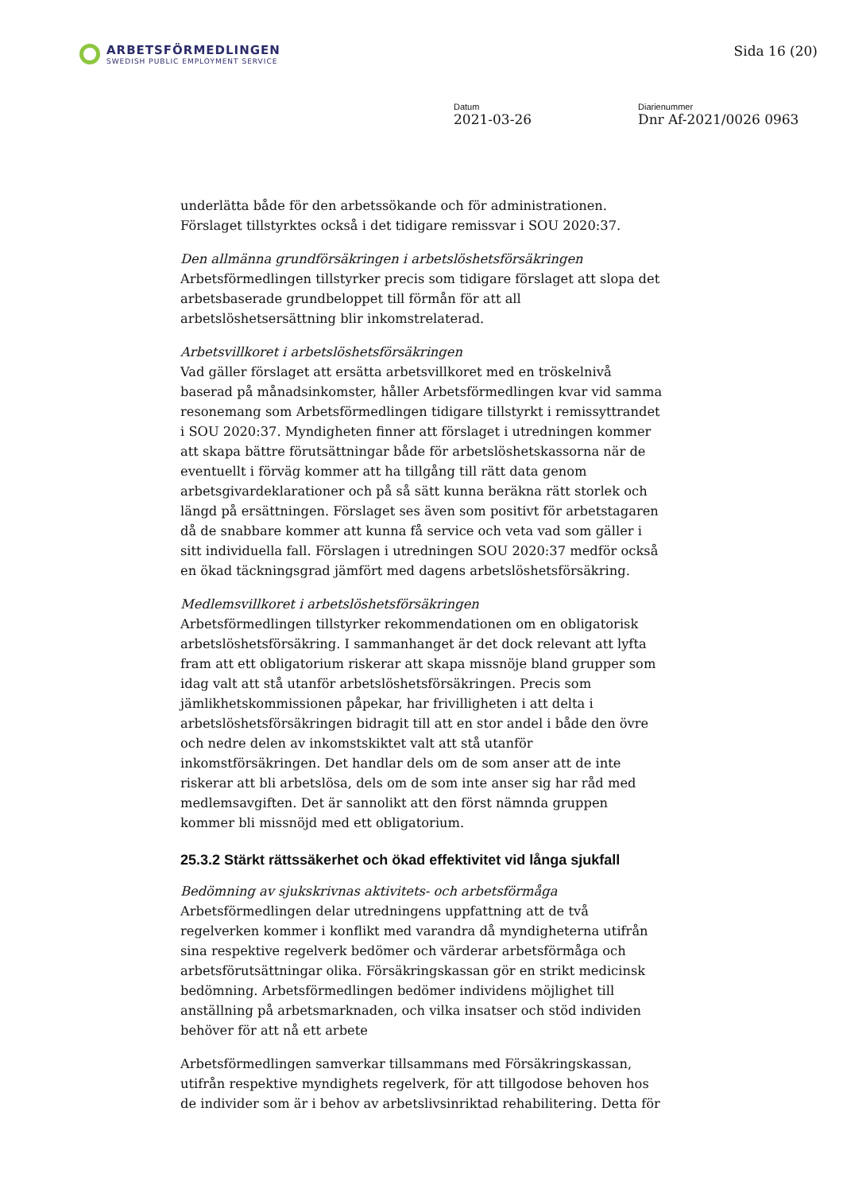ARBETSFÖRMEDLINGEN
SWEDISH PUBLIC EMPLOYMENT SERVICE
Sida 16 (20)
Datum
2021-03-26
Diarienummer
Dnr Af-2021/0026 0963
underlätta både för den arbetssökande och för administrationen. Förslaget tillstyrktes också i det tidigare remissvar i SOU 2020:37.
Den allmänna grundförsäkringen i arbetslöshetsförsäkringen
Arbetsförmedlingen tillstyrker precis som tidigare förslaget att slopa det arbetsbaserade grundbeloppet till förmån för att all arbetslöshetsersättning blir inkomstrelaterad.
Arbetsvillkoret i arbetslöshetsförsäkringen
Vad gäller förslaget att ersätta arbetsvillkoret med en tröskelnivå baserad på månadsinkomster, håller Arbetsförmedlingen kvar vid samma resonemang som Arbetsförmedlingen tidigare tillstyrkt i remissyttrandet i SOU 2020:37. Myndigheten finner att förslaget i utredningen kommer att skapa bättre förutsättningar både för arbetslöshetskassorna när de eventuellt i förväg kommer att ha tillgång till rätt data genom arbetsgivardeklarationer och på så sätt kunna beräkna rätt storlek och längd på ersättningen. Förslaget ses även som positivt för arbetstagaren då de snabbare kommer att kunna få service och veta vad som gäller i sitt individuella fall. Förslagen i utredningen SOU 2020:37 medför också en ökad täckningsgrad jämfört med dagens arbetslöshetsförsäkring.
Medlemsvillkoret i arbetslöshetsförsäkringen
Arbetsförmedlingen tillstyrker rekommendationen om en obligatorisk arbetslöshetsförsäkring. I sammanhanget är det dock relevant att lyfta fram att ett obligatorium riskerar att skapa missnöje bland grupper som idag valt att stå utanför arbetslöshetsförsäkringen. Precis som jämlikhetskommissionen påpekar, har frivilligheten i att delta i arbetslöshetsförsäkringen bidragit till att en stor andel i både den övre och nedre delen av inkomstskiktet valt att stå utanför inkomstförsäkringen. Det handlar dels om de som anser att de inte riskerar att bli arbetslösa, dels om de som inte anser sig har råd med medlemsavgiften. Det är sannolikt att den först nämnda gruppen kommer bli missnöjd med ett obligatorium.
25.3.2 Stärkt rättssäkerhet och ökad effektivitet vid långa sjukfall
Bedömning av sjukskrivnas aktivitets- och arbetsförmåga
Arbetsförmedlingen delar utredningens uppfattning att de två regelverken kommer i konflikt med varandra då myndigheterna utifrån sina respektive regelverk bedömer och värderar arbetsförmåga och arbetsförutsättningar olika. Försäkringskassan gör en strikt medicinsk bedömning. Arbetsförmedlingen bedömer individens möjlighet till anställning på arbetsmarknaden, och vilka insatser och stöd individen behöver för att nå ett arbete
Arbetsförmedlingen samverkar tillsammans med Försäkringskassan, utifrån respektive myndighets regelverk, för att tillgodose behoven hos de individer som är i behov av arbetslivsinriktad rehabilitering. Detta för